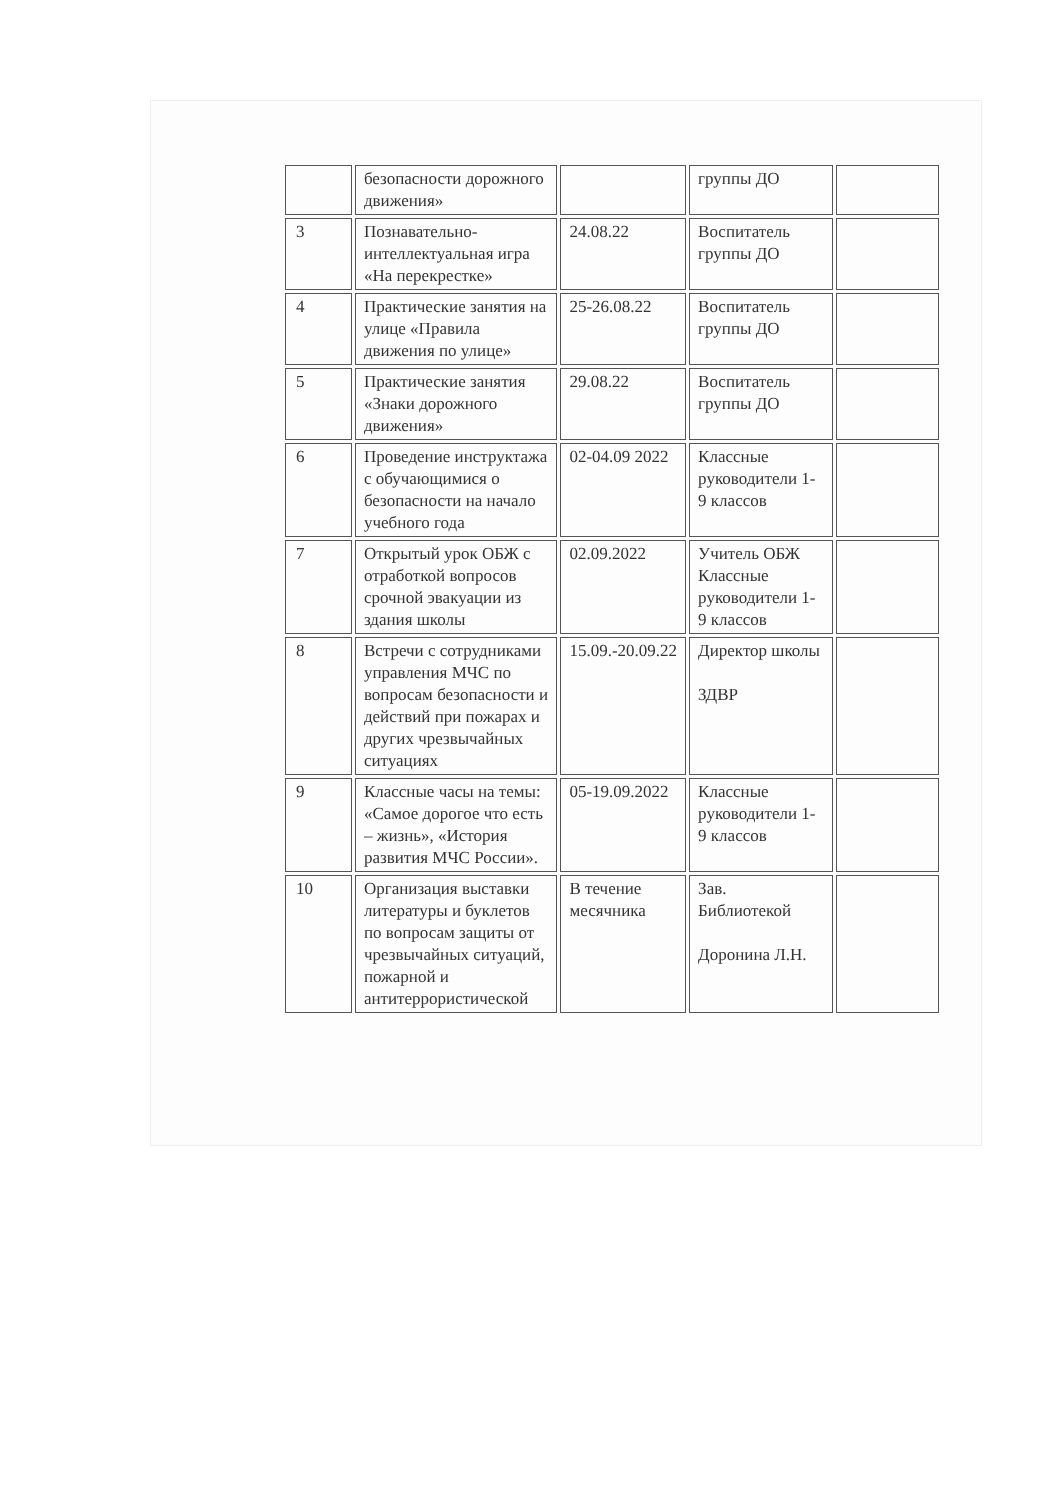| | безопасности дорожного движения» | | группы ДО | |
| 3 | Познавательно-интеллектуальная игра «На перекрестке» | 24.08.22 | Воспитатель группы ДО | |
| 4 | Практические занятия на улице «Правила движения по улице» | 25-26.08.22 | Воспитатель группы ДО | |
| 5 | Практические занятия «Знаки дорожного движения» | 29.08.22 | Воспитатель группы ДО | |
| 6 | Проведение инструктажа с обучающимися о безопасности на начало учебного года | 02-04.09 2022 | Классные руководители 1-9 классов | |
| 7 | Открытый урок ОБЖ с отработкой вопросов срочной эвакуации из здания школы | 02.09.2022 | Учитель ОБЖ Классные руководители 1-9 классов | |
| 8 | Встречи с сотрудниками управления МЧС по вопросам безопасности и действий при пожарах и других чрезвычайных ситуациях | 15.09.-20.09.22 | Директор школы ЗДВР | |
| 9 | Классные часы на темы: «Самое дорогое что есть – жизнь», «История развития МЧС России». | 05-19.09.2022 | Классные руководители 1-9 классов | |
| 10 | Организация выставки литературы и буклетов по вопросам защиты от чрезвычайных ситуаций, пожарной и антитеррористической | В течение месячника | Зав. Библиотекой Доронина Л.Н. | |